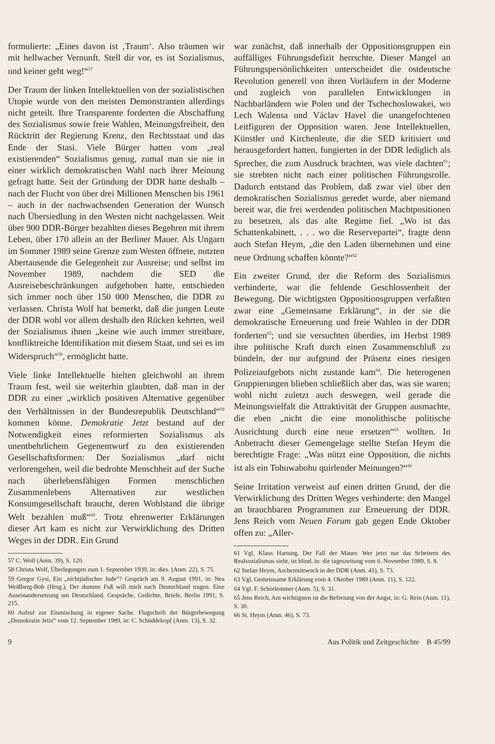formulierte: „Eines davon ist ‚Traum‘. Also träumen wir mit hellwacher Vernunft. Stell dir vor, es ist Sozialismus, und keiner geht weg!“<sup>57</sup>
Der Traum der linken Intellektuellen von der sozialistischen Utopie wurde von den meisten Demonstranten allerdings nicht geteilt. Ihre Transparente forderten die Abschaffung des Sozialismus sowie freie Wahlen, Meinungsfreiheit, den Rücktritt der Regierung Krenz, den Rechtsstaat und das Ende der Stasi. Viele Bürger hatten vom „real existierenden“ Sozialismus genug, zumal man sie nie in einer wirklich demokratischen Wahl nach ihrer Meinung gefragt hatte. Seit der Gründung der DDR hatte deshalb – nach der Flucht von über drei Millionen Menschen bis 1961 – auch in der nachwachsenden Generation der Wunsch nach Übersiedlung in den Westen nicht nachgelassen. Weit über 900 DDR-Bürger bezahlten dieses Begehren mit ihrem Leben, über 170 allein an der Berliner Mauer. Als Ungarn im Sommer 1989 seine Grenze zum Westen öffnete, nutzten Abertausende die Gelegenheit zur Ausreise; und selbst im November 1989, nachdem die SED die Ausreisebeschränkungen aufgehoben hatte, entschieden sich immer noch über 150 000 Menschen, die DDR zu verlassen. Christa Wolf hat bemerkt, daß die jungen Leute der DDR wohl vor allem deshalb den Rücken kehrten, weil der Sozialismus ihnen „keine wie auch immer streitbare, konfliktreiche Identifikation mit diesem Staat, und sei es im Widerspruch“<sup>58</sup>, ermöglicht hatte.
Viele linke Intellektuelle hielten gleichwohl an ihrem Traum fest, weil sie weiterhin glaubten, daß man in der DDR zu einer „wirklich positiven Alternative gegenüber den Verhältnissen in der Bundesrepublik Deutschland“<sup>59</sup> kommen könne. Demokratie Jetzt bestand auf der Notwendigkeit eines reformierten Sozialismus als unentbehrlichem Gegenentwurf zu den existierenden Gesellschaftsformen: Der Sozialismus „darf nicht verlorengehen, weil die bedrohte Menschheit auf der Suche nach überlebensfähigen Formen menschlichen Zusammenlebens Alternativen zur westlichen Konsumgesellschaft braucht, deren Wohlstand die übrige Welt bezahlen muß“<sup>60</sup>. Trotz ehrenwerter Erklärungen dieser Art kam es nicht zur Verwirklichung des Dritten Weges in der DDR. Ein Grund
57 C. Wolf (Anm. 39), S. 120.
58 Christa Wolf, Überlegungen zum 1. September 1939, in: dies. (Anm. 22), S. 75.
59 Gregor Gysi, Ein „nichtjüdischer Jude“? Gespräch am 9. August 1991, in: Nea Weißberg-Bob (Hrsg.), Der dumme Fuß will mich nach Deutschland tragen. Eine Auseinandersetzung um Deutschland. Gespräche, Gedichte, Briefe, Berlin 1991, S. 215.
60 Aufruf zur Einmischung in eigener Sache. Flugschrift der Bürgerbewegung „Demokratie Jetzt“ vom 12. September 1989, in: C. Schüddekopf (Anm. 13), S. 32.
war zunächst, daß innerhalb der Oppositionsgruppen ein auffälliges Führungsdefizit herrschte. Dieser Mangel an Führungspersönlichkeiten unterscheidet die ostdeutsche Revolution generell von ihren Vorläufern in der Moderne und zugleich von parallelen Entwicklungen in Nachbarländern wie Polen und der Tschechoslowakei, wo Lech Walensa und Václav Havel die unangefochtenen Leitfiguren der Opposition waren. Jene Intellektuellen, Künstler und Kirchenleute, die die SED kritisiert und herausgefordert hatten, fungierten in der DDR lediglich als Sprecher, die zum Ausdruck brachten, was viele dachten<sup>61</sup>; sie strebten nicht nach einer politischen Führungsrolle. Dadurch entstand das Problem, daß zwar viel über den demokratischen Sozialismus geredet wurde, aber niemand bereit war, die frei werdenden politischen Machtpositionen zu besetzen, als das alte Regime fiel. „Wo ist das Schattenkabinett, . . . wo die Reservepartei“, fragte denn auch Stefan Heym, „die den Laden übernehmen und eine neue Ordnung schaffen könnte?“<sup>62</sup>
Ein zweiter Grund, der die Reform des Sozialismus verhinderte, war die fehlende Geschlossenheit der Bewegung. Die wichtigsten Oppositionsgruppen verfaßten zwar eine „Gemeinsame Erklärung“, in der sie die demokratische Erneuerung und freie Wahlen in der DDR forderten<sup>63</sup>; und sie versuchten überdies, im Herbst 1989 ihre politische Kraft durch einen Zusammenschluß zu bündeln, der nur aufgrund der Präsenz eines riesigen Polizeiaufgebots nicht zustande kam<sup>64</sup>. Die heterogenen Gruppierungen blieben schließlich aber das, was sie waren; wohl nicht zuletzt auch deswegen, weil gerade die Meinungsvielfalt die Attraktivität der Gruppen ausmachte, die eben „nicht die eine monolithische politische Ausrichtung durch eine neue ersetzen“<sup>65</sup> wollten. In Anbetracht dieser Gemengelage stellte Stefan Heym die berechtigte Frage: „Was nützt eine Opposition, die nichts ist als ein Tohuwabohu quirlender Meinungen?“<sup>66</sup>
Seine Irritation verweist auf einen dritten Grund, der die Verwirklichung des Dritten Weges verhinderte: den Mangel an brauchbaren Programmen zur Erneuerung der DDR. Jens Reich vom Neuen Forum gab gegen Ende Oktober offen zu: „Aller-
61 Vgl. Klaus Hartung, Der Fall der Mauer. Wer jetzt nur das Scheitern des Realsozialismus sieht, ist blind, in: die tageszeitung vom 6. November 1989, S. 8.
62 Stefan Heym, Aschermittwoch in der DDR (Anm. 41), S. 73.
63 Vgl. Gemeinsame Erklärung vom 4. Oktober 1989 (Anm. 11), S. 122.
64 Vgl. F. Schorlemmer (Anm. 5), S. 31.
65 Jens Reich, Am wichtigsten ist die Befreiung von der Angst, in: G. Rein (Anm. 11), S. 30.
66 St. Heym (Anm. 46), S. 73.
9 Aus Politik und Zeitgeschichte B 45/99